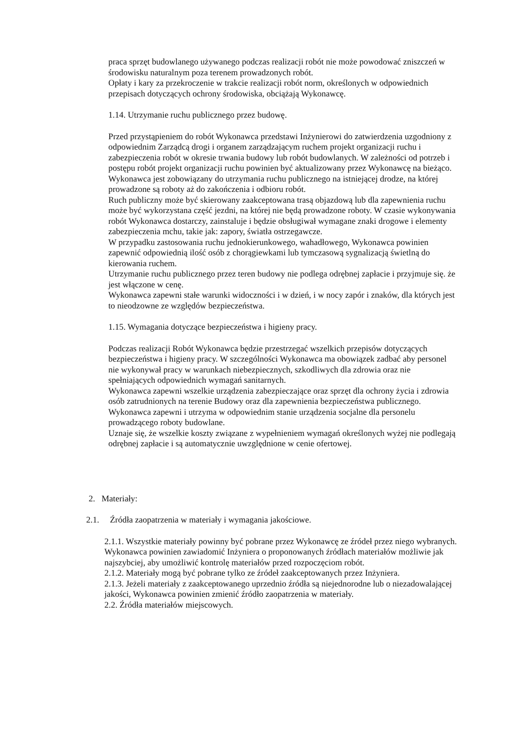praca sprzęt budowlanego używanego podczas realizacji robót nie może powodować zniszczeń w środowisku naturalnym poza terenem prowadzonych robót.
Opłaty i kary za przekroczenie w trakcie realizacji robót norm, określonych w odpowiednich przepisach dotyczących ochrony środowiska, obciążają Wykonawcę.
1.14. Utrzymanie ruchu publicznego przez budowę.
Przed przystąpieniem do robót Wykonawca przedstawi Inżynierowi do zatwierdzenia uzgodniony z odpowiednim Zarządcą drogi i organem zarządzającym ruchem projekt organizacji ruchu i zabezpieczenia robót w okresie trwania budowy lub robót budowlanych. W zależności od potrzeb i postępu robót projekt organizacji ruchu powinien być aktualizowany przez Wykonawcę na bieżąco. Wykonawca jest zobowiązany do utrzymania ruchu publicznego na istniejącej drodze, na której prowadzone są roboty aż do zakończenia i odbioru robót.
Ruch publiczny może być skierowany zaakceptowana trasą objazdową lub dla zapewnienia ruchu może być wykorzystana część jezdni, na której nie będą prowadzone roboty. W czasie wykonywania robót Wykonawca dostarczy, zainstaluje i będzie obsługiwał wymagane znaki drogowe i elementy zabezpieczenia mchu, takie jak: zapory, światła ostrzegawcze.
W przypadku zastosowania ruchu jednokierunkowego, wahadłowego, Wykonawca powinien zapewnić odpowiednią ilość osób z chorągiewkami lub tymczasową sygnalizacją świetlną do kierowania ruchem.
Utrzymanie ruchu publicznego przez teren budowy nie podlega odrębnej zapłacie i przyjmuje się. że jest włączone w cenę.
Wykonawca zapewni stałe warunki widoczności i w dzień, i w nocy zapór i znaków, dla których jest to nieodzowne ze względów bezpieczeństwa.
1.15. Wymagania dotyczące bezpieczeństwa i higieny pracy.
Podczas realizacji Robót Wykonawca będzie przestrzegać wszelkich przepisów dotyczących bezpieczeństwa i higieny pracy. W szczególności Wykonawca ma obowiązek zadbać aby personel nie wykonywał pracy w warunkach niebezpiecznych, szkodliwych dla zdrowia oraz nie spełniających odpowiednich wymagań sanitarnych.
Wykonawca zapewni wszelkie urządzenia zabezpieczające oraz sprzęt dla ochrony życia i zdrowia osób zatrudnionych na terenie Budowy oraz dla zapewnienia bezpieczeństwa publicznego.
Wykonawca zapewni i utrzyma w odpowiednim stanie urządzenia socjalne dla personelu prowadzącego roboty budowlane.
Uznaje się, że wszelkie koszty związane z wypełnieniem wymagań określonych wyżej nie podlegają odrębnej zapłacie i są automatycznie uwzględnione w cenie ofertowej.
2. Materiały:
2.1. Źródła zaopatrzenia w materiały i wymagania jakościowe.
2.1.1. Wszystkie materiały powinny być pobrane przez Wykonawcę ze źródeł przez niego wybranych. Wykonawca powinien zawiadomić Inżyniera o proponowanych źródłach materiałów możliwie jak najszybciej, aby umożliwić kontrolę materiałów przed rozpoczęciom robót.
2.1.2. Materiały mogą być pobrane tylko ze źródeł zaakceptowanych przez Inżyniera.
2.1.3. Jeżeli materiały z zaakceptowanego uprzednio źródła są niejednorodne lub o niezadowalającej jakości, Wykonawca powinien zmienić źródło zaopatrzenia w materiały.
2.2. Źródła materiałów miejscowych.